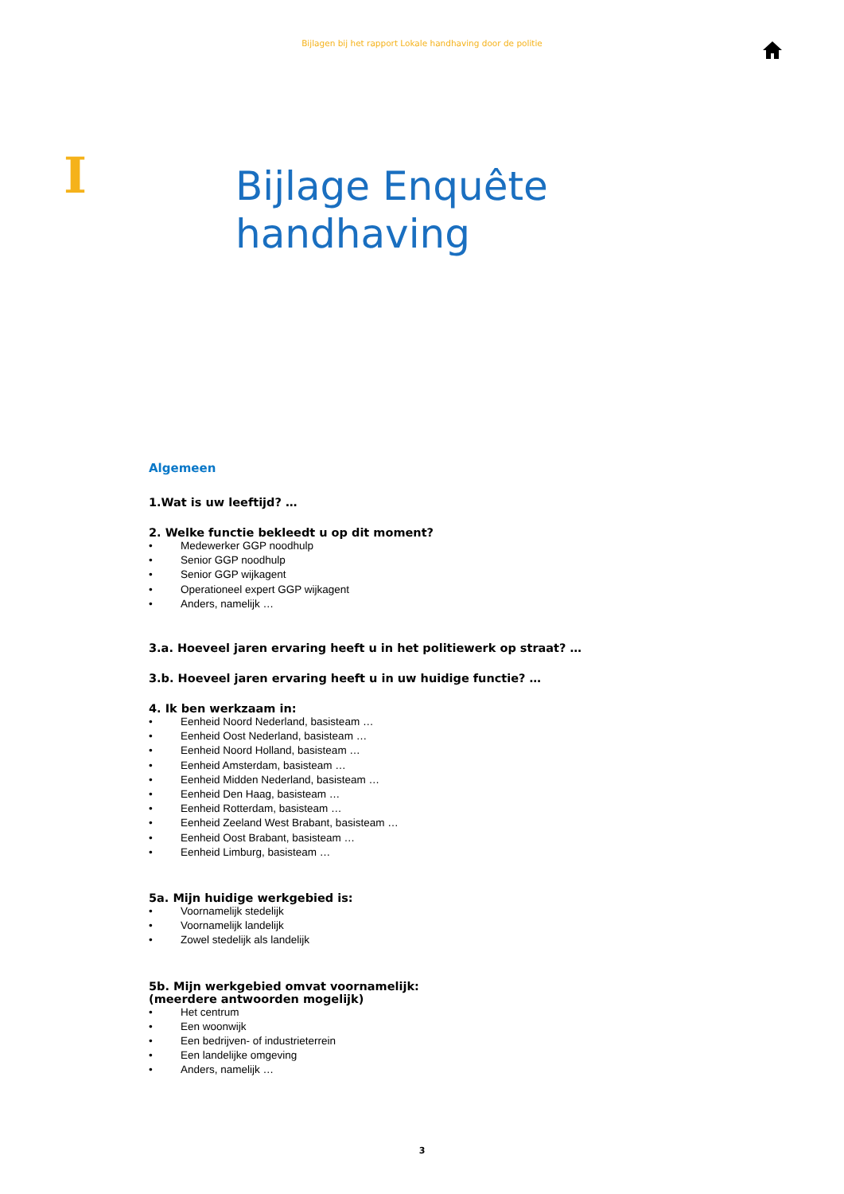Bijlagen bij het rapport Lokale handhaving door de politie
I
Bijlage Enquête
handhaving
Algemeen
1.Wat is uw leeftijd? …
2. Welke functie bekleedt u op dit moment?
• Medewerker GGP noodhulp
• Senior GGP noodhulp
• Senior GGP wijkagent
• Operationeel expert GGP wijkagent
• Anders, namelijk …
3.a. Hoeveel jaren ervaring heeft u in het politiewerk op straat? …
3.b. Hoeveel jaren ervaring heeft u in uw huidige functie? …
4. Ik ben werkzaam in:
• Eenheid Noord Nederland, basisteam …
• Eenheid Oost Nederland, basisteam …
• Eenheid Noord Holland, basisteam …
• Eenheid Amsterdam, basisteam …
• Eenheid Midden Nederland, basisteam …
• Eenheid Den Haag, basisteam …
• Eenheid Rotterdam, basisteam …
• Eenheid Zeeland West Brabant, basisteam …
• Eenheid Oost Brabant, basisteam …
• Eenheid Limburg, basisteam …
5a. Mijn huidige werkgebied is:
• Voornamelijk stedelijk
• Voornamelijk landelijk
• Zowel stedelijk als landelijk
5b. Mijn werkgebied omvat voornamelijk:
(meerdere antwoorden mogelijk)
• Het centrum
• Een woonwijk
• Een bedrijven- of industrieterrein
• Een landelijke omgeving
• Anders, namelijk …
3